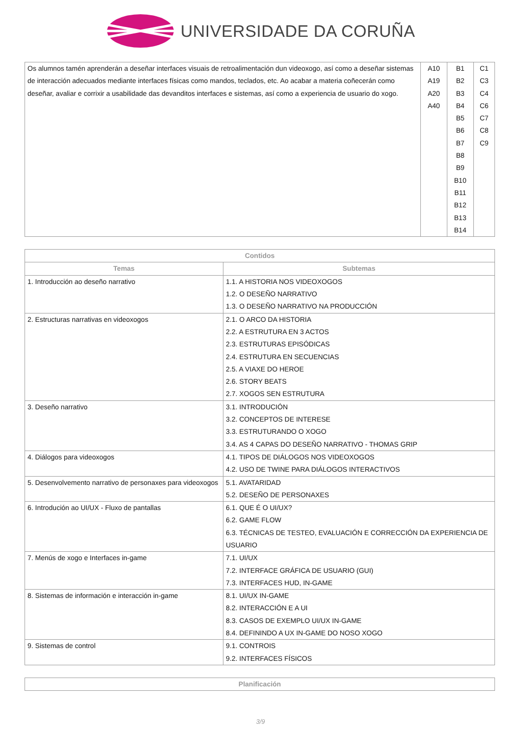UNIVERSIDADE DA CORUÑA
| Os alumnos tamén aprenderán a deseñar interfaces visuais de retroalimentación dun videoxogo, así como a deseñar sistemas de interacción adecuados mediante interfaces físicas como mandos, teclados, etc. Ao acabar a materia coñecerán como deseñar, avaliar e corrixir a usabilidade das devanditos interfaces e sistemas, así como a experiencia de usuario do xogo. | A10 A19 A20 A40 | B1 B2 B3 B4 B5 B6 B7 B8 B9 B10 B11 B12 B13 B14 | C1 C3 C4 C6 C7 C8 C9 |
| Contidos | |
| --- | --- |
| Temas | Subtemas |
| 1. Introducción ao deseño narrativo | 1.1. A HISTORIA NOS VIDEOXOGOS 1.2. O DESEÑO NARRATIVO 1.3. O DESEÑO NARRATIVO NA PRODUCCIÓN |
| 2. Estructuras narrativas en videoxogos | 2.1. O ARCO DA HISTORIA 2.2. A ESTRUTURA EN 3 ACTOS 2.3. ESTRUTURAS EPISÓDICAS 2.4. ESTRUTURA EN SECUENCIAS 2.5. A VIAXE DO HEROE 2.6. STORY BEATS 2.7. XOGOS SEN ESTRUTURA |
| 3. Deseño narrativo | 3.1. INTRODUCIÓN 3.2. CONCEPTOS DE INTERESE 3.3. ESTRUTURANDO O XOGO 3.4. AS 4 CAPAS DO DESEÑO NARRATIVO - THOMAS GRIP |
| 4. Diálogos para videoxogos | 4.1. TIPOS DE DIÁLOGOS NOS VIDEOXOGOS 4.2. USO DE TWINE PARA DIÁLOGOS INTERACTIVOS |
| 5. Desenvolvemento narrativo de personaxes para videoxogos | 5.1. AVATARIDAD 5.2. DESEÑO DE PERSONAXES |
| 6. Introdución ao UI/UX - Fluxo de pantallas | 6.1. QUE É O UI/UX? 6.2. GAME FLOW 6.3. TÉCNICAS DE TESTEO, EVALUACIÓN E CORRECCIÓN DA EXPERIENCIA DE USUARIO |
| 7. Menús de xogo e Interfaces in-game | 7.1. UI/UX 7.2. INTERFACE GRÁFICA DE USUARIO (GUI) 7.3. INTERFACES HUD, IN-GAME |
| 8. Sistemas de información e interacción in-game | 8.1. UI/UX IN-GAME 8.2. INTERACCIÓN E A UI 8.3. CASOS DE EXEMPLO UI/UX IN-GAME 8.4. DEFININDO A UX IN-GAME DO NOSO XOGO |
| 9. Sistemas de control | 9.1. CONTROIS 9.2. INTERFACES FÍSICOS |
| Planificación |
| --- |
3/9